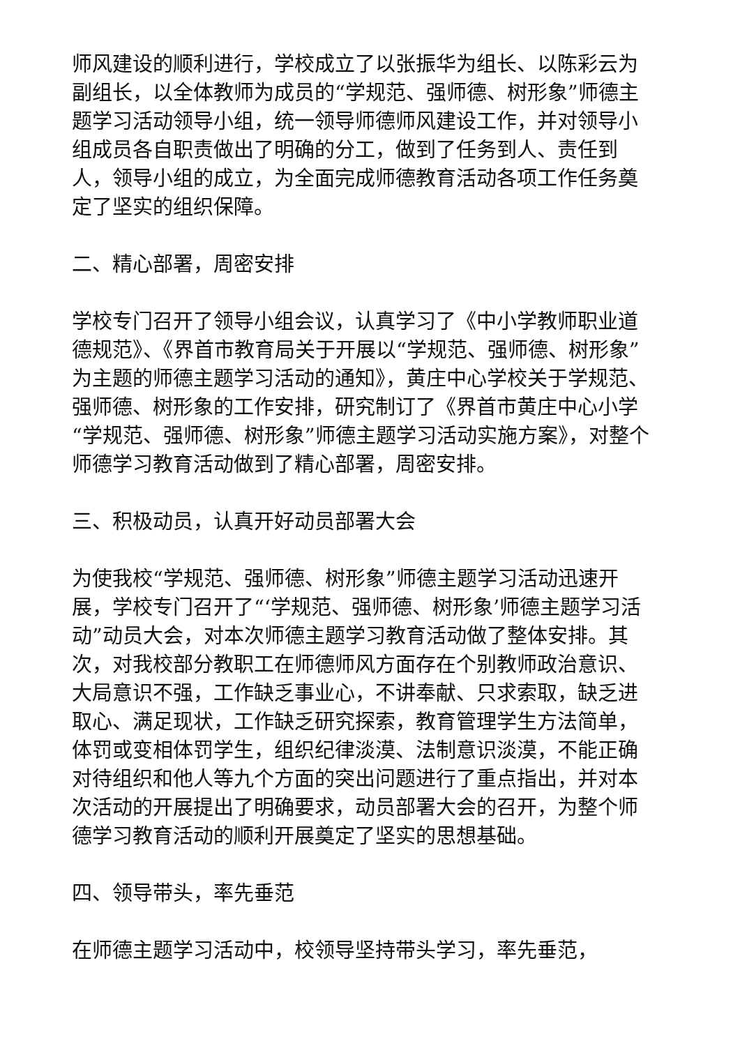师风建设的顺利进行，学校成立了以张振华为组长、以陈彩云为副组长，以全体教师为成员的“学规范、强师德、树形象”师德主题学习活动领导小组，统一领导师德师风建设工作，并对领导小组成员各自职责做出了明确的分工，做到了任务到人、责任到人，领导小组的成立，为全面完成师德教育活动各项工作任务奠定了坚实的组织保障。
二、精心部署，周密安排
学校专门召开了领导小组会议，认真学习了《中小学教师职业道德规范》、《界首市教育局关于开展以“学规范、强师德、树形象”为主题的师德主题学习活动的通知》，黄庄中心学校关于学规范、强师德、树形象的工作安排，研究制订了《界首市黄庄中心小学“学规范、强师德、树形象”师德主题学习活动实施方案》，对整个师德学习教育活动做到了精心部署，周密安排。
三、积极动员，认真开好动员部署大会
为使我校“学规范、强师德、树形象”师德主题学习活动迅速开展，学校专门召开了“‘学规范、强师德、树形象’师德主题学习活动”动员大会，对本次师德主题学习教育活动做了整体安排。其次，对我校部分教职工在师德师风方面存在个别教师政治意识、大局意识不强，工作缺乏事业心，不讲奉献、只求索取，缺乏进取心、满足现状，工作缺乏研究探索，教育管理学生方法简单，体罚或变相体罚学生，组织纪律淡漠、法制意识淡漠，不能正确对待组织和他人等九个方面的突出问题进行了重点指出，并对本次活动的开展提出了明确要求，动员部署大会的召开，为整个师德学习教育活动的顺利开展奠定了坚实的思想基础。
四、领导带头，率先垂范
在师德主题学习活动中，校领导坚持带头学习，率先垂范，